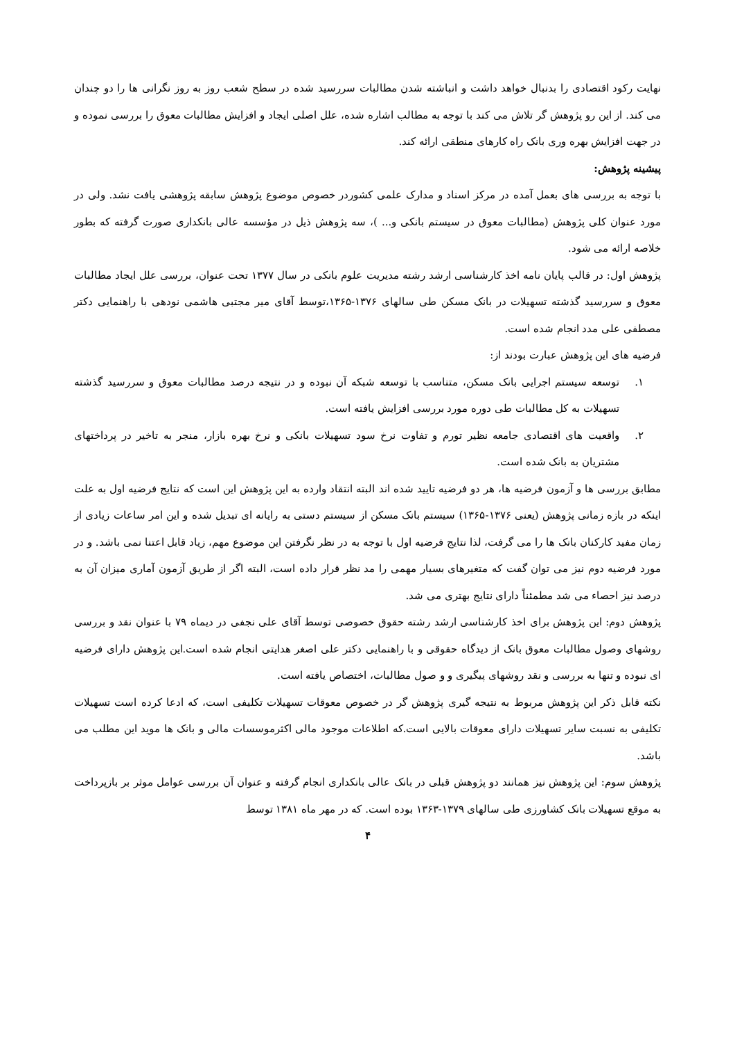نهایت رکود اقتصادی را بدنبال خواهد داشت و انباشته شدن مطالبات سررسید شده در سطح شعب روز به روز نگرانی ها را دو چندان می کند. از این رو پژوهش گر تلاش می کند با توجه به مطالب اشاره شده، علل اصلی ایجاد و افزایش مطالبات معوق را بررسی نموده و در جهت افزایش بهره وری بانک راه کارهای منطقی ارائه کند.
پیشینه پژوهش:
با توجه به بررسی های بعمل آمده در مرکز اسناد و مدارک علمی کشوردر خصوص موضوع پژوهش سابقه پژوهشی یافت نشد. ولی در مورد عنوان کلی پژوهش (مطالبات معوق در سیستم بانکی و... )، سه پژوهش ذیل در مؤسسه عالی بانکداری صورت گرفته که بطور خلاصه ارائه می شود.
پژوهش اول: در قالب پایان نامه اخذ کارشناسی ارشد رشته مدیریت علوم بانکی در سال ۱۳۷۷ تحت عنوان، بررسی علل ایجاد مطالبات معوق و سررسید گذشته تسهیلات در بانک مسکن طی سالهای ۱۳۷۶-۱۳۶۵،توسط آقای میر مجتبی هاشمی نودهی با راهنمایی دکتر مصطفی علی مدد انجام شده است.
فرضیه های این پژوهش عبارت بودند از:
۱. توسعه سیستم اجرایی بانک مسکن، متناسب با توسعه شبکه آن نبوده و در نتیجه درصد مطالبات معوق و سررسید گذشته تسهیلات به کل مطالبات طی دوره مورد بررسی افزایش یافته است.
۲. واقعیت های اقتصادی جامعه نظیر تورم و تفاوت نرخ سود تسهیلات بانکی و نرخ بهره بازار، منجر به تاخیر در پرداختهای مشتریان به بانک شده است.
مطابق بررسی ها و آزمون فرضیه ها، هر دو فرضیه تایید شده اند البته انتقاد وارده به این پژوهش این است که نتایج فرضیه اول به علت اینکه در بازه زمانی پژوهش (یعنی ۱۳۷۶-۱۳۶۵) سیستم بانک مسکن از سیستم دستی به رایانه ای تبدیل شده و این امر ساعات زیادی از زمان مفید کارکنان بانک ها را می گرفت، لذا نتایج فرضیه اول با توجه به در نظر نگرفتن این موضوع مهم، زیاد قابل اعتنا نمی باشد. و در مورد فرضیه دوم نیز می توان گفت که متغیرهای بسیار مهمی را مد نظر قرار داده است، البته اگر از طریق آزمون آماری میزان آن به درصد نیز احصاء می شد مطمئناً دارای نتایج بهتری می شد.
پژوهش دوم: این پژوهش برای اخذ کارشناسی ارشد رشته حقوق خصوصی توسط آقای علی نجفی در دیماه ۷۹ با عنوان نقد و بررسی روشهای وصول مطالبات معوق بانک از دیدگاه حقوقی و با راهنمایی دکتر علی اصغر هدایتی انجام شده است.این پژوهش دارای فرضیه ای نبوده و تنها به بررسی و نقد روشهای پیگیری و و صول مطالبات، اختصاص یافته است.
نکته قابل ذکر این پژوهش مربوط به نتیجه گیری پژوهش گر در خصوص معوقات تسهیلات تکلیفی است، که ادعا کرده است تسهیلات تکلیفی به نسبت سایر تسهیلات دارای معوقات بالایی است.که اطلاعات موجود مالی اکثرموسسات مالی و بانک ها موید این مطلب می باشد.
پژوهش سوم: این پژوهش نیز همانند دو پژوهش قبلی در بانک عالی بانکداری انجام گرفته و عنوان آن بررسی عوامل موثر بر بازپرداخت به موقع تسهیلات بانک کشاورزی طی سالهای ۱۳۷۹-۱۳۶۳ بوده است. که در مهر ماه ۱۳۸۱ توسط
۴